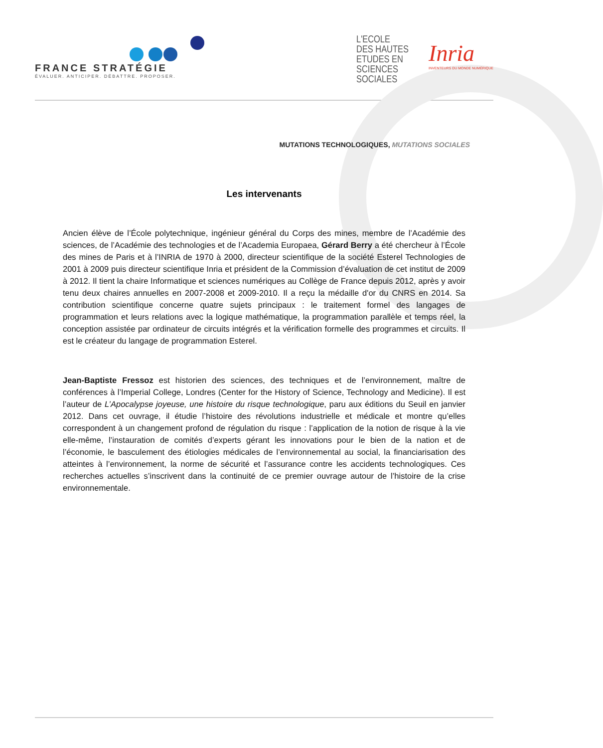FRANCE STRATÉGIE
ÉVALUER. ANTICIPER. DÉBATTRE. PROPOSER.
L'ECOLE
DES HAUTES
ETUDES EN
SCIENCES
SOCIALES
Inria
INVENTEURS DU MONDE NUMÉRIQUE
MUTATIONS TECHNOLOGIQUES, MUTATIONS SOCIALES
Les intervenants
Ancien élève de l’École polytechnique, ingénieur général du Corps des mines, membre de l’Académie des sciences, de l’Académie des technologies et de l’Academia Europaea, Gérard Berry a été chercheur à l’École des mines de Paris et à l’INRIA de 1970 à 2000, directeur scientifique de la société Esterel Technologies de 2001 à 2009 puis directeur scientifique Inria et président de la Commission d’évaluation de cet institut de 2009 à 2012. Il tient la chaire Informatique et sciences numériques au Collège de France depuis 2012, après y avoir tenu deux chaires annuelles en 2007-2008 et 2009-2010. Il a reçu la médaille d'or du CNRS en 2014. Sa contribution scientifique concerne quatre sujets principaux : le traitement formel des langages de programmation et leurs relations avec la logique mathématique, la programmation parallèle et temps réel, la conception assistée par ordinateur de circuits intégrés et la vérification formelle des programmes et circuits. Il est le créateur du langage de programmation Esterel.
Jean-Baptiste Fressoz est historien des sciences, des techniques et de l’environnement, maître de conférences à l’Imperial College, Londres (Center for the History of Science, Technology and Medicine). Il est l’auteur de L’Apocalypse joyeuse, une histoire du risque technologique, paru aux éditions du Seuil en janvier 2012. Dans cet ouvrage, il étudie l’histoire des révolutions industrielle et médicale et montre qu’elles correspondent à un changement profond de régulation du risque : l’application de la notion de risque à la vie elle-même, l’instauration de comités d’experts gérant les innovations pour le bien de la nation et de l’économie, le basculement des étiologies médicales de l’environnemental au social, la financiarisation des atteintes à l’environnement, la norme de sécurité et l’assurance contre les accidents technologiques. Ces recherches actuelles s’inscrivent dans la continuité de ce premier ouvrage autour de l’histoire de la crise environnementale.